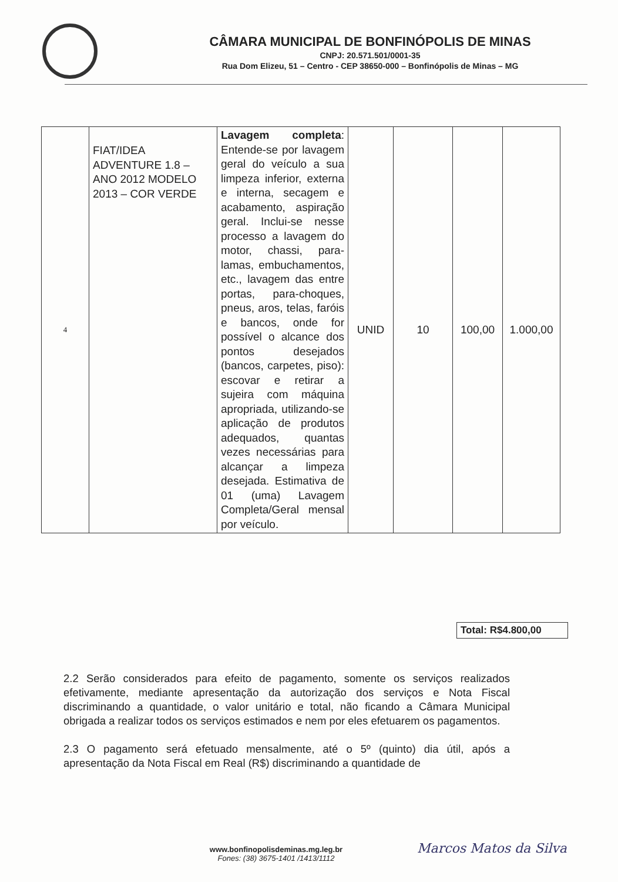CÂMARA MUNICIPAL DE BONFINÓPOLIS DE MINAS
CNPJ: 20.571.501/0001-35
Rua Dom Elizeu, 51 – Centro - CEP 38650-000 – Bonfinópolis de Minas – MG
| 4 | FIAT/IDEA ADVENTURE 1.8 – ANO 2012 MODELO 2013 – COR VERDE | Lavagem completa : Entende-se por lavagem geral do veículo a sua limpeza inferior, externa e interna, secagem e acabamento, aspiração geral. Inclui-se nesse processo a lavagem do motor, chassi, para-lamas, embuchamentos, etc., lavagem das entre portas, para-choques, pneus, aros, telas, faróis e bancos, onde for possível o alcance dos pontos desejados (bancos, carpetes, piso): escovar e retirar a sujeira com máquina apropriada, utilizando-se aplicação de produtos adequados, quantas vezes necessárias para alcançar a limpeza desejada. Estimativa de 01 (uma) Lavagem Completa/Geral mensal por veículo. | UNID | 10 | 100,00 | 1.000,00 |
Total: R$4.800,00
2.2 Serão considerados para efeito de pagamento, somente os serviços realizados efetivamente, mediante apresentação da autorização dos serviços e Nota Fiscal discriminando a quantidade, o valor unitário e total, não ficando a Câmara Municipal obrigada a realizar todos os serviços estimados e nem por eles efetuarem os pagamentos.
2.3 O pagamento será efetuado mensalmente, até o 5º (quinto) dia útil, após a apresentação da Nota Fiscal em Real (R$) discriminando a quantidade de
www.bonfinopolisdeminas.mg.leg.br
Fones: (38) 3675-1401 /1413/1112
Marcos Matos da Silva